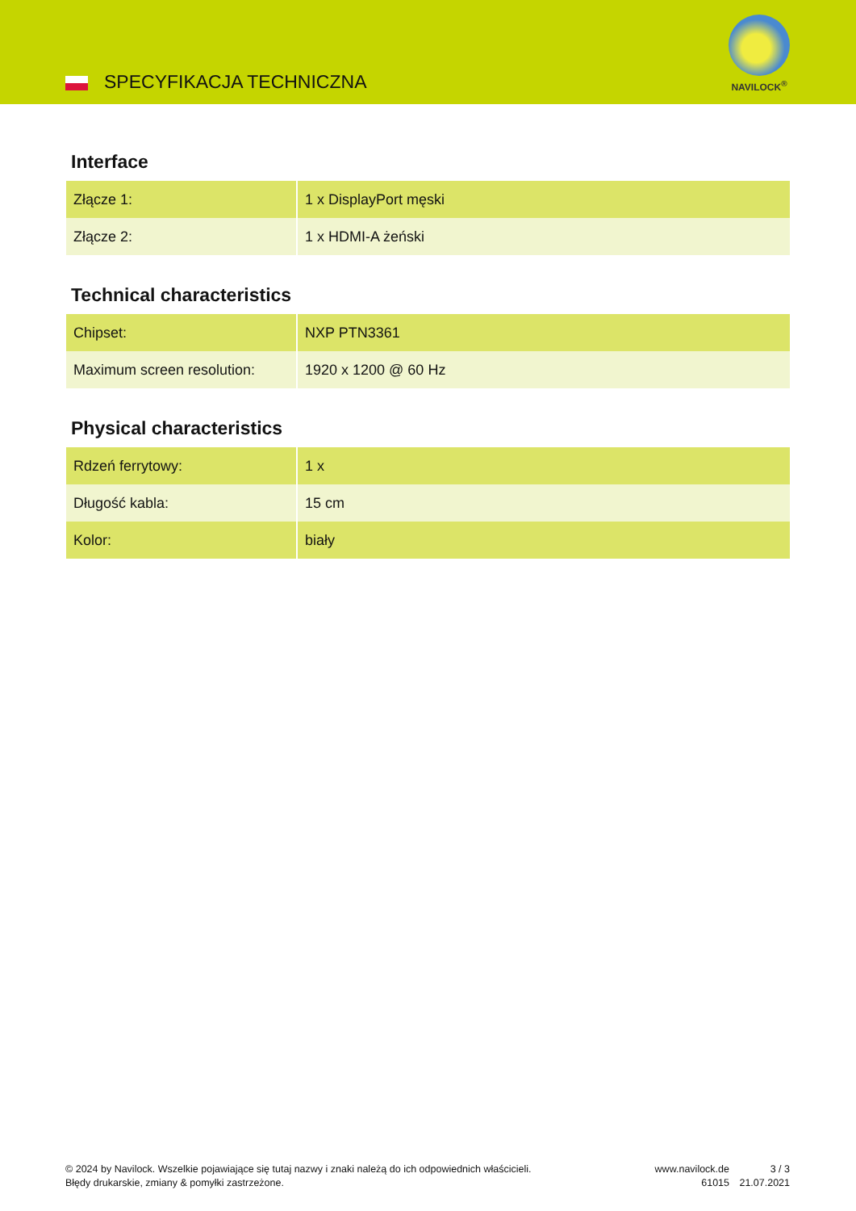SPECYFIKACJA TECHNICZNA
NAVILOCK<sup>®</sup>
Interface
| Złącze 1: | 1 x DisplayPort męski |
| Złącze 2: | 1 x HDMI-A żeński |
Technical characteristics
| Chipset: | NXP PTN3361 |
| Maximum screen resolution: | 1920 x 1200 @ 60 Hz |
Physical characteristics
| Rdzeń ferrytowy: | 1 x |
| Długość kabla: | 15 cm |
| Kolor: | biały |
© 2024 by Navilock. Wszelkie pojawiające się tutaj nazwy i znaki należą do ich odpowiednich właścicieli. Błędy drukarskie, zmiany & pomyłki zastrzeżone.
www.navilock.de
61015
3 / 3
21.07.2021